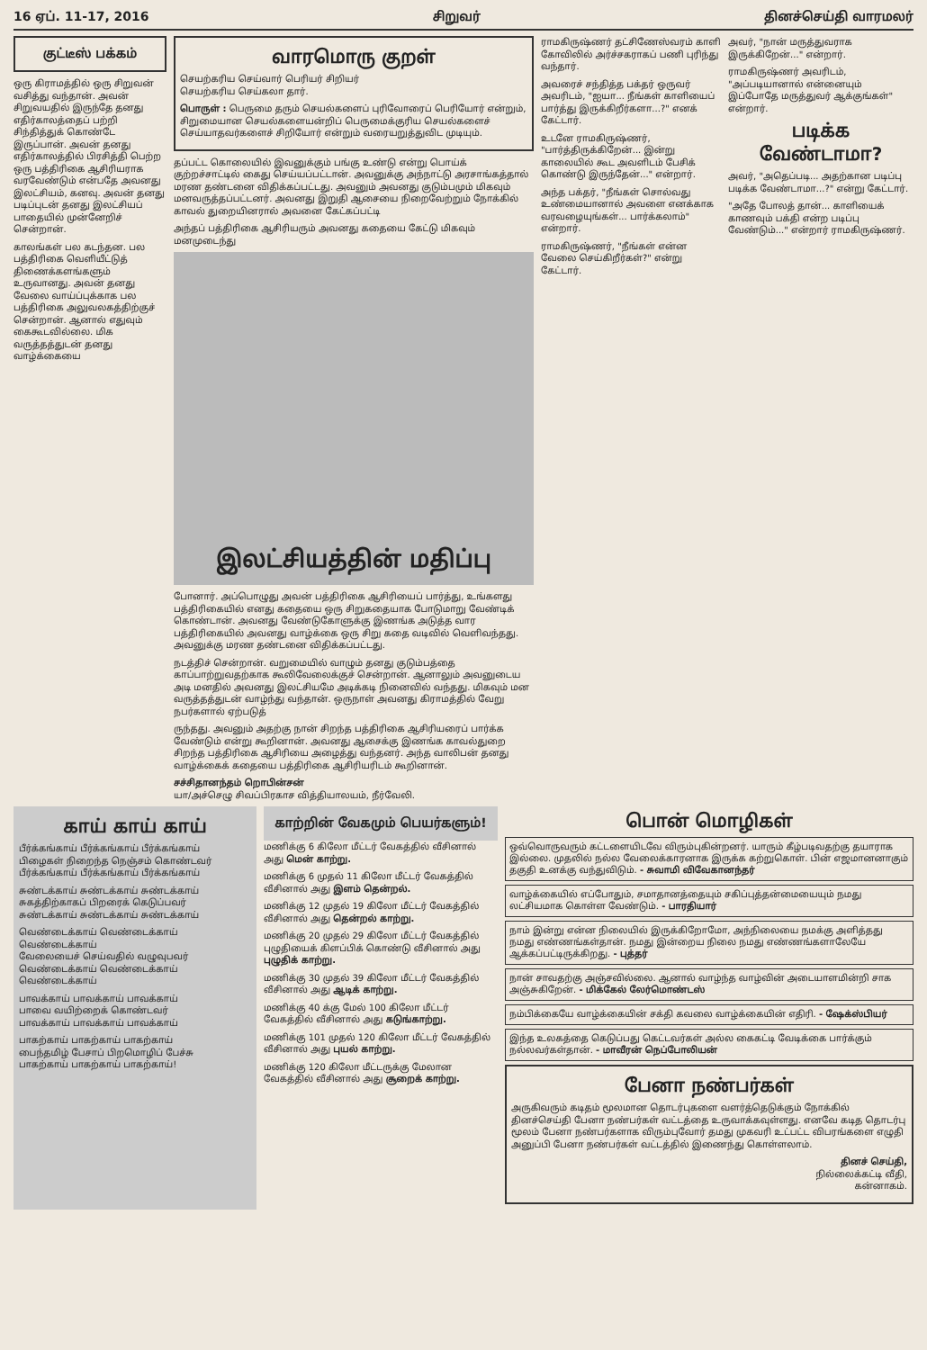16 ஏப். 11-17, 2016 சிறுவர் தினச்செய்தி வாரமலர்
குட்டீஸ் பக்கம்
ஒரு கிராமத்தில் ஒரு சிறுவன் வசித்து வந்தான். அவன் சிறுவயதில் இருந்தே தனது எதிர்காலத்தைப் பற்றி சிந்தித்துக் கொண்டே இருப்பான். அவன் தனது எதிர்காலத்தில் பிரசித்தி பெற்ற ஒரு பத்திரிகை ஆசிரியராக வரவேண்டும் என்பதே அவனது இலட்சியம், கனவு. அவன் தனது படிப்புடன் தனது இலட்சியப் பாதையில் முன்னேறிச் சென்றான்.
காலங்கள் பல கடந்தன. பல பத்திரிகை வெளியீட்டுத் திணைக்களங்களும் உருவானது. அவன் தனது வேலை வாய்ப்புக்காக பல பத்திரிகை அலுவலகத்திற்குச் சென்றான். ஆனால் எதுவும் கைகூடவில்லை. மிக வருத்தத்துடன் தனது வாழ்க்கையை
வாரமொரு குறள்
செயற்கரிய செய்வார் பெரியர் சிறியர்
செயற்கரிய செய்கலா தார்.
பொருள் : பெருமை தரும் செயல்களைப் புரிவோரைப் பெரியோர் என்றும், சிறுமையான செயல்களையன்றிப் பெருமைக்குரிய செயல்களைச் செய்யாதவர்களைச் சிறியோர் என்றும் வரையறுத்துவிட முடியும்.
தப்பட்ட கொலையில் இவனுக்கும் பங்கு உண்டு என்று பொய்க் குற்றச்சாட்டில் கைது செய்யப்பட்டான். அவனுக்கு அந்நாட்டு அரசாங்கத்தால் மரண தண்டனை விதிக்கப்பட்டது. அவனும் அவனது குடும்பமும் மிகவும் மனவருத்தப்பட்டனர். அவனது இறுதி ஆசையை நிறைவேற்றும் நோக்கில் காவல் துறையினரால் அவனை கேட்கப்பட்டி
அந்தப் பத்திரிகை ஆசிரியரும் அவனது கதையை கேட்டு மிகவும் மனமுடைந்து
இலட்சியத்தின் மதிப்பு
போனார். அப்பொழுது அவன் பத்திரிகை ஆசிரியைப் பார்த்து, உங்களது பத்திரிகையில் எனது கதையை ஒரு சிறுகதையாக போடுமாறு வேண்டிக் கொண்டான். அவனது வேண்டுகோளுக்கு இணங்க அடுத்த வார பத்திரிகையில் அவனது வாழ்க்கை ஒரு சிறு கதை வடிவில் வெளிவந்தது. அவனுக்கு மரண தண்டனை விதிக்கப்பட்டது.
நடத்திச் சென்றான். வறுமையில் வாழும் தனது குடும்பத்தை காப்பாற்றுவதற்காக கூலிவேலைக்குச் சென்றான். ஆனாலும் அவனுடைய அடி மனதில் அவனது இலட்சியமே அடிக்கடி நினைவில் வந்தது. மிகவும் மன வருத்தத்துடன் வாழ்ந்து வந்தான். ஒருநாள் அவனது கிராமத்தில் வேறு நபர்களால் ஏற்படுத்
ருந்தது. அவனும் அதற்கு நான் சிறந்த பத்திரிகை ஆசிரியரைப் பார்க்க வேண்டும் என்று கூறினான். அவனது ஆசைக்கு இணங்க காவல்துறை சிறந்த பத்திரிகை ஆசிரியை அழைத்து வந்தனர். அந்த வாலிபன் தனது வாழ்க்கைக் கதையை பத்திரிகை ஆசிரியரிடம் கூறினான்.
சச்சிதானந்தம் றொபின்சன்
யா/அச்செழு சிவப்பிரகாச வித்தியாலயம், நீர்வேலி.
ராமகிருஷ்ணர் தட்சிணேஸ்வரம் காளி கோவிலில் அர்ச்சகராகப் பணி புரிந்து வந்தார்.
அவரைச் சந்தித்த பக்தர் ஒருவர் அவரிடம், "ஐயா... நீங்கள் காளியைப் பார்த்து இருக்கிறீர்களா...?" எனக் கேட்டார்.
உடனே ராமகிருஷ்ணர், "பார்த்திருக்கிறேன்... இன்று காலையில் கூட அவளிடம் பேசிக் கொண்டு இருந்தேன்..." என்றார்.
அந்த பக்தர், "நீங்கள் சொல்வது உண்மையானால் அவளை எனக்காக வரவழையுங்கள்... பார்க்கலாம்" என்றார்.
ராமகிருஷ்ணர், "நீங்கள் என்ன வேலை செய்கிறீர்கள்?" என்று கேட்டார்.
அவர், "நான் மருத்துவராக இருக்கிறேன்..." என்றார்.
ராமகிருஷ்ணர் அவரிடம், "அப்படியானால் என்னையும் இப்போதே மருத்துவர் ஆக்குங்கள்" என்றார்.
படிக்க வேண்டாமா?
அவர், "அதெப்படி... அதற்கான படிப்பு படிக்க வேண்டாமா...?" என்று கேட்டார்.
"அதே போலத் தான்... காளியைக் காணவும் பக்தி என்ற படிப்பு வேண்டும்..." என்றார் ராமகிருஷ்ணர்.
காய் காய் காய்
பீர்க்கங்காய் பீர்க்கங்காய் பீர்க்கங்காய்
பிழைகள் நிறைந்த நெஞ்சம் கொண்டவர்
பீர்க்கங்காய் பீர்க்கங்காய் பீர்க்கங்காய்
சுண்டக்காய் சுண்டக்காய் சுண்டக்காய்
சுகத்திற்காகப் பிறரைக் கெடுப்பவர்
சுண்டக்காய் சுண்டக்காய் சுண்டக்காய்
வெண்டைக்காய் வெண்டைக்காய் வெண்டைக்காய்
வேலையைச் செய்வதில் வழுவுபவர்
வெண்டைக்காய் வெண்டைக்காய் வெண்டைக்காய்
பாவக்காய் பாவக்காய் பாவக்காய்
பாவை வயிற்றைக் கொண்டவர்
பாவக்காய் பாவக்காய் பாவக்காய்
பாகற்காய் பாகற்காய் பாகற்காய்
பைந்தமிழ் பேசாப் பிறமொழிப் பேச்சு
பாகற்காய் பாகற்காய் பாகற்காய்!
காற்றின் வேகமும் பெயர்களும்!
மணிக்கு 6 கிலோ மீட்டர் வேகத்தில் வீசினால் அது மென் காற்று.
மணிக்கு 6 முதல் 11 கிலோ மீட்டர் வேகத்தில் வீசினால் அது இளம் தென்றல்.
மணிக்கு 12 முதல் 19 கிலோ மீட்டர் வேகத்தில் வீசினால் அது தென்றல் காற்று.
மணிக்கு 20 முதல் 29 கிலோ மீட்டர் வேகத்தில் புழுதியைக் கிளப்பிக் கொண்டு வீசினால் அது புழுதிக் காற்று.
மணிக்கு 30 முதல் 39 கிலோ மீட்டர் வேகத்தில் வீசினால் அது ஆடிக் காற்று.
மணிக்கு 40 க்கு மேல் 100 கிலோ மீட்டர் வேகத்தில் வீசினால் அது கடுங்காற்று.
மணிக்கு 101 முதல் 120 கிலோ மீட்டர் வேகத்தில் வீசினால் அது புயல் காற்று.
மணிக்கு 120 கிலோ மீட்டருக்கு மேலான வேகத்தில் வீசினால் அது சூறைக் காற்று.
பொன் மொழிகள்
ஒவ்வொருவரும் கட்டளையிடவே விரும்புகின்றனர். யாரும் கீழ்படிவதற்கு தயாராக இல்லை. முதலில் நல்ல வேலைக்காரனாக இருக்க கற்றுகொள். பின் எஜமானனாகும் தகுதி உனக்கு வந்துவிடும். - சுவாமி விவேகானந்தர்
வாழ்க்கையில் எப்போதும், சமாதானத்தையும் சகிப்புத்தன்மையையும் நமது லட்சியமாக கொள்ள வேண்டும். - பாரதியார்
நாம் இன்று என்ன நிலையில் இருக்கிறோமோ, அந்நிலையை நமக்கு அளித்தது நமது எண்ணங்கள்தான். நமது இன்றைய நிலை நமது எண்ணங்களாலேயே ஆக்கப்பட்டிருக்கிறது. - புத்தர்
நான் சாவதற்கு அஞ்சவில்லை. ஆனால் வாழ்ந்த வாழ்வின் அடையாளமின்றி சாக அஞ்சுகிறேன். - மிக்கேல் லேர்மொண்டஸ்
நம்பிக்கையே வாழ்க்கையின் சக்தி கவலை வாழ்க்கையின் எதிரி. - ஷேக்ஸ்பியர்
இந்த உலகத்தை கெடுப்பது கெட்டவர்கள் அல்ல கைகட்டி வேடிக்கை பார்க்கும் நல்லவர்கள்தான். - மாவீரன் நெப்போலியன்
பேனா நண்பர்கள்
அருகிவரும் கடிதம் மூலமான தொடர்புகளை வளர்த்தெடுக்கும் நோக்கில் தினச்செய்தி பேனா நண்பர்கள் வட்டத்தை உருவாக்கவுள்ளது. எனவே கடித தொடர்பு மூலம் பேனா நண்பர்களாக விரும்புவோர் தமது முகவரி உட்பட்ட விபரங்களை எழுதி அனுப்பி பேனா நண்பர்கள் வட்டத்தில் இணைந்து கொள்ளலாம்.
தினச் செய்தி,
நில்லைக்கட்டி வீதி,
கன்னாகம்.